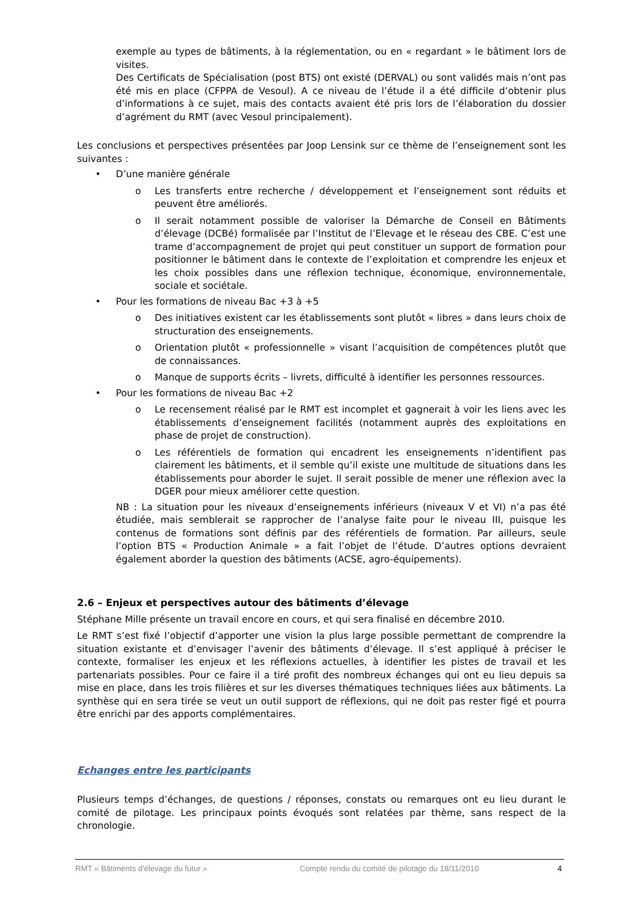exemple au types de bâtiments, à la réglementation, ou en « regardant » le bâtiment lors de visites.
Des Certificats de Spécialisation (post BTS) ont existé (DERVAL) ou sont validés mais n’ont pas été mis en place (CFPPA de Vesoul). A ce niveau de l’étude il a été difficile d’obtenir plus d’informations à ce sujet, mais des contacts avaient été pris lors de l’élaboration du dossier d’agrément du RMT (avec Vesoul principalement).
Les conclusions et perspectives présentées par Joop Lensink sur ce thème de l’enseignement sont les suivantes :
• D’une manière générale
o
Les transferts entre recherche / développement et l’enseignement sont réduits et peuvent être améliorés.
o
Il serait notamment possible de valoriser la Démarche de Conseil en Bâtiments d’élevage (DCBé) formalisée par l’Institut de l’Elevage et le réseau des CBE. C’est une trame d’accompagnement de projet qui peut constituer un support de formation pour positionner le bâtiment dans le contexte de l’exploitation et comprendre les enjeux et les choix possibles dans une réflexion technique, économique, environnementale, sociale et sociétale.
• Pour les formations de niveau Bac +3 à +5
o
Des initiatives existent car les établissements sont plutôt « libres » dans leurs choix de structuration des enseignements.
o
Orientation plutôt « professionnelle » visant l’acquisition de compétences plutôt que de connaissances.
o
Manque de supports écrits – livrets, difficulté à identifier les personnes ressources.
• Pour les formations de niveau Bac +2
o
Le recensement réalisé par le RMT est incomplet et gagnerait à voir les liens avec les établissements d’enseignement facilités (notamment auprès des exploitations en phase de projet de construction).
o
Les référentiels de formation qui encadrent les enseignements n’identifient pas clairement les bâtiments, et il semble qu’il existe une multitude de situations dans les établissements pour aborder le sujet. Il serait possible de mener une réflexion avec la DGER pour mieux améliorer cette question.
NB : La situation pour les niveaux d’enseignements inférieurs (niveaux V et VI) n’a pas été étudiée, mais semblerait se rapprocher de l’analyse faite pour le niveau III, puisque les contenus de formations sont définis par des référentiels de formation. Par ailleurs, seule l’option BTS « Production Animale » a fait l’objet de l’étude. D’autres options devraient également aborder la question des bâtiments (ACSE, agro-équipements).
2.6 – Enjeux et perspectives autour des bâtiments d’élevage
Stéphane Mille présente un travail encore en cours, et qui sera finalisé en décembre 2010.
Le RMT s’est fixé l’objectif d’apporter une vision la plus large possible permettant de comprendre la situation existante et d’envisager l’avenir des bâtiments d’élevage. Il s’est appliqué à préciser le contexte, formaliser les enjeux et les réflexions actuelles, à identifier les pistes de travail et les partenariats possibles. Pour ce faire il a tiré profit des nombreux échanges qui ont eu lieu depuis sa mise en place, dans les trois filières et sur les diverses thématiques techniques liées aux bâtiments. La synthèse qui en sera tirée se veut un outil support de réflexions, qui ne doit pas rester figé et pourra être enrichi par des apports complémentaires.
Echanges entre les participants
Plusieurs temps d’échanges, de questions / réponses, constats ou remarques ont eu lieu durant le comité de pilotage. Les principaux points évoqués sont relatées par thème, sans respect de la chronologie.
RMT « Bâtiments d'élevage du futur » Compte rendu du comité de pilotage du 18/11/2010 4